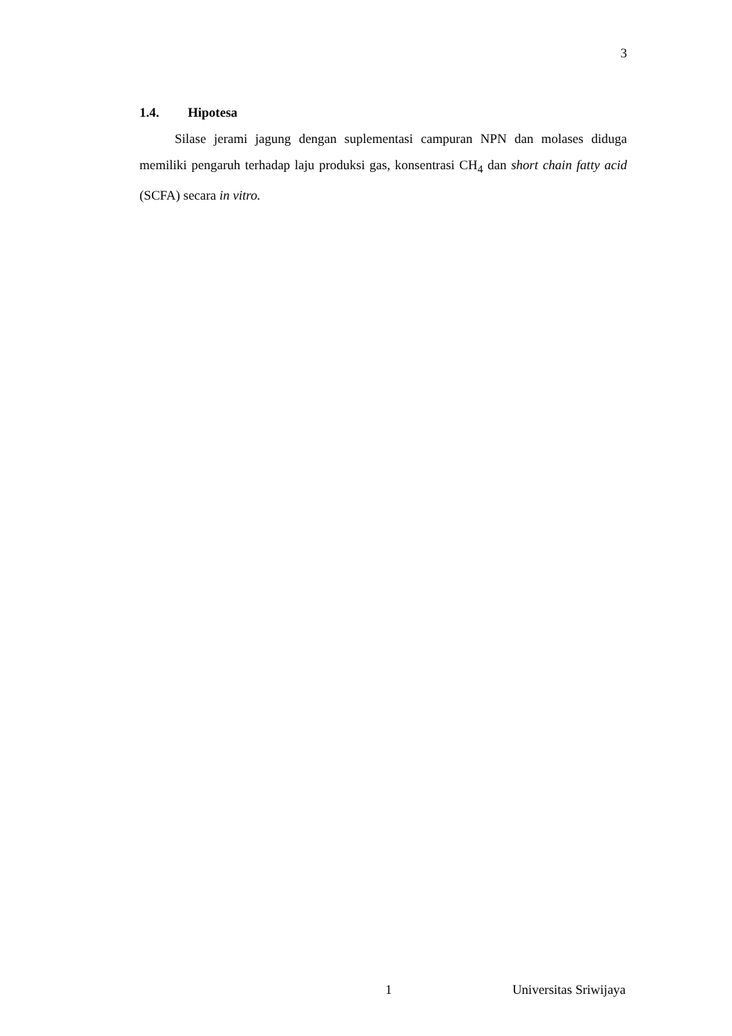3
1.4. Hipotesa
Silase jerami jagung dengan suplementasi campuran NPN dan molases diduga memiliki pengaruh terhadap laju produksi gas, konsentrasi CH<sub>4</sub> dan short chain fatty acid (SCFA) secara in vitro.
1 Universitas Sriwijaya